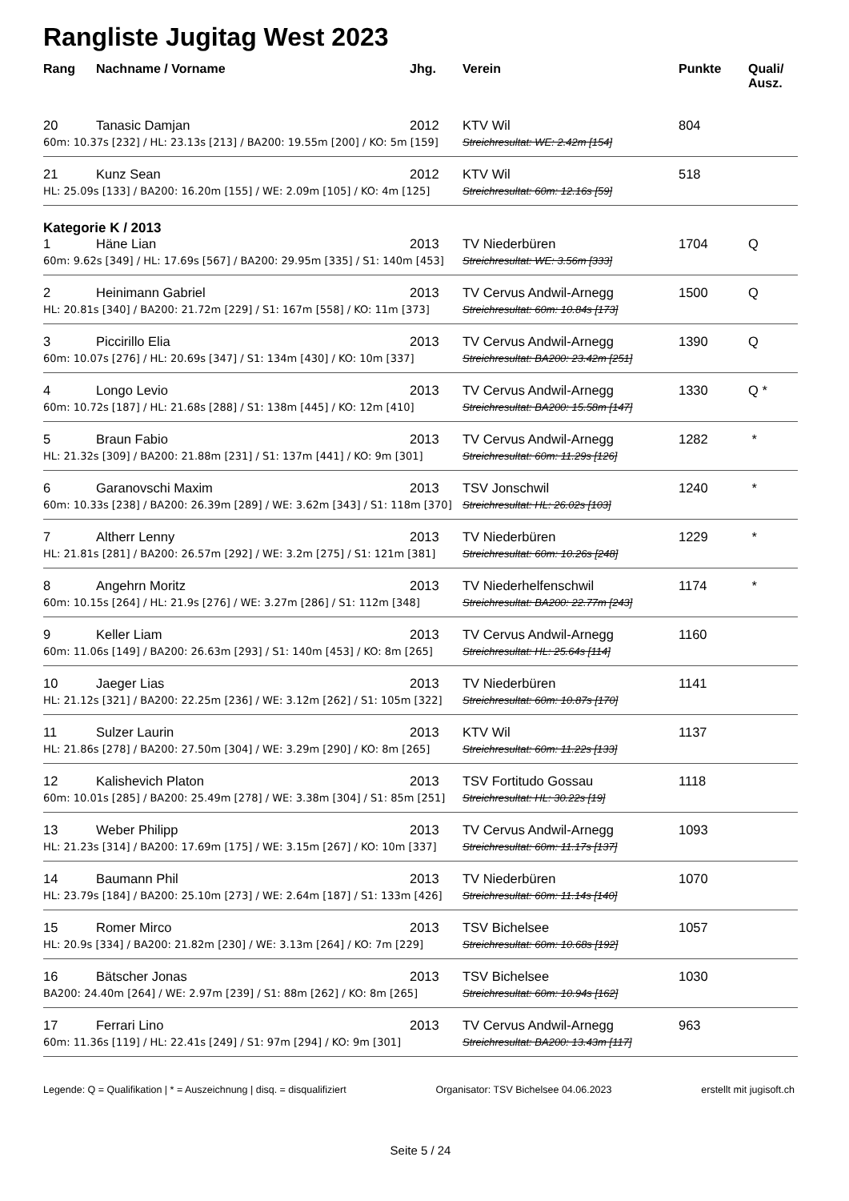Rangliste Jugitag West 2023
| Rang | Nachname / Vorname | Jhg. | Verein | Punkte | Quali/ Ausz. |
| --- | --- | --- | --- | --- | --- |
| 20 | Tanasic Damjan | 2012 | KTV Wil | 804 | |
| 60m: 10.37s [232] / HL: 23.13s [213] / BA200: 19.55m [200] / KO: 5m [159] | | | Streichresultat: WE: 2.42m [154] | | |
| 21 | Kunz Sean | 2012 | KTV Wil | 518 | |
| HL: 25.09s [133] / BA200: 16.20m [155] / WE: 2.09m [105] / KO: 4m [125] | | | Streichresultat: 60m: 12.16s [59] | | |
| Kategorie K / 2013 | | | | | |
| 1 | Häne Lian | 2013 | TV Niederbüren | 1704 | Q |
| 60m: 9.62s [349] / HL: 17.69s [567] / BA200: 29.95m [335] / S1: 140m [453] | | | Streichresultat: WE: 3.56m [333] | | |
| 2 | Heinimann Gabriel | 2013 | TV Cervus Andwil-Arnegg | 1500 | Q |
| HL: 20.81s [340] / BA200: 21.72m [229] / S1: 167m [558] / KO: 11m [373] | | | Streichresultat: 60m: 10.84s [173] | | |
| 3 | Piccirillo Elia | 2013 | TV Cervus Andwil-Arnegg | 1390 | Q |
| 60m: 10.07s [276] / HL: 20.69s [347] / S1: 134m [430] / KO: 10m [337] | | | Streichresultat: BA200: 23.42m [251] | | |
| 4 | Longo Levio | 2013 | TV Cervus Andwil-Arnegg | 1330 | Q * |
| 60m: 10.72s [187] / HL: 21.68s [288] / S1: 138m [445] / KO: 12m [410] | | | Streichresultat: BA200: 15.58m [147] | | |
| 5 | Braun Fabio | 2013 | TV Cervus Andwil-Arnegg | 1282 | * |
| HL: 21.32s [309] / BA200: 21.88m [231] / S1: 137m [441] / KO: 9m [301] | | | Streichresultat: 60m: 11.29s [126] | | |
| 6 | Garanovschi Maxim | 2013 | TSV Jonschwil | 1240 | * |
| 60m: 10.33s [238] / BA200: 26.39m [289] / WE: 3.62m [343] / S1: 118m [370] | | | Streichresultat: HL: 26.02s [103] | | |
| 7 | Altherr Lenny | 2013 | TV Niederbüren | 1229 | * |
| HL: 21.81s [281] / BA200: 26.57m [292] / WE: 3.2m [275] / S1: 121m [381] | | | Streichresultat: 60m: 10.26s [248] | | |
| 8 | Angehrn Moritz | 2013 | TV Niederhelfenschwil | 1174 | * |
| 60m: 10.15s [264] / HL: 21.9s [276] / WE: 3.27m [286] / S1: 112m [348] | | | Streichresultat: BA200: 22.77m [243] | | |
| 9 | Keller Liam | 2013 | TV Cervus Andwil-Arnegg | 1160 | |
| 60m: 11.06s [149] / BA200: 26.63m [293] / S1: 140m [453] / KO: 8m [265] | | | Streichresultat: HL: 25.64s [114] | | |
| 10 | Jaeger Lias | 2013 | TV Niederbüren | 1141 | |
| HL: 21.12s [321] / BA200: 22.25m [236] / WE: 3.12m [262] / S1: 105m [322] | | | Streichresultat: 60m: 10.87s [170] | | |
| 11 | Sulzer Laurin | 2013 | KTV Wil | 1137 | |
| HL: 21.86s [278] / BA200: 27.50m [304] / WE: 3.29m [290] / KO: 8m [265] | | | Streichresultat: 60m: 11.22s [133] | | |
| 12 | Kalishevich Platon | 2013 | TSV Fortitudo Gossau | 1118 | |
| 60m: 10.01s [285] / BA200: 25.49m [278] / WE: 3.38m [304] / S1: 85m [251] | | | Streichresultat: HL: 30.22s [19] | | |
| 13 | Weber Philipp | 2013 | TV Cervus Andwil-Arnegg | 1093 | |
| HL: 21.23s [314] / BA200: 17.69m [175] / WE: 3.15m [267] / KO: 10m [337] | | | Streichresultat: 60m: 11.17s [137] | | |
| 14 | Baumann Phil | 2013 | TV Niederbüren | 1070 | |
| HL: 23.79s [184] / BA200: 25.10m [273] / WE: 2.64m [187] / S1: 133m [426] | | | Streichresultat: 60m: 11.14s [140] | | |
| 15 | Romer Mirco | 2013 | TSV Bichelsee | 1057 | |
| HL: 20.9s [334] / BA200: 21.82m [230] / WE: 3.13m [264] / KO: 7m [229] | | | Streichresultat: 60m: 10.68s [192] | | |
| 16 | Bätscher Jonas | 2013 | TSV Bichelsee | 1030 | |
| BA200: 24.40m [264] / WE: 2.97m [239] / S1: 88m [262] / KO: 8m [265] | | | Streichresultat: 60m: 10.94s [162] | | |
| 17 | Ferrari Lino | 2013 | TV Cervus Andwil-Arnegg | 963 | |
| 60m: 11.36s [119] / HL: 22.41s [249] / S1: 97m [294] / KO: 9m [301] | | | Streichresultat: BA200: 13.43m [117] | | |
Legende: Q = Qualifikation | * = Auszeichnung | disq. = disqualifiziert Organisator: TSV Bichelsee 04.06.2023 erstellt mit jugisoft.ch
Seite 5 / 24